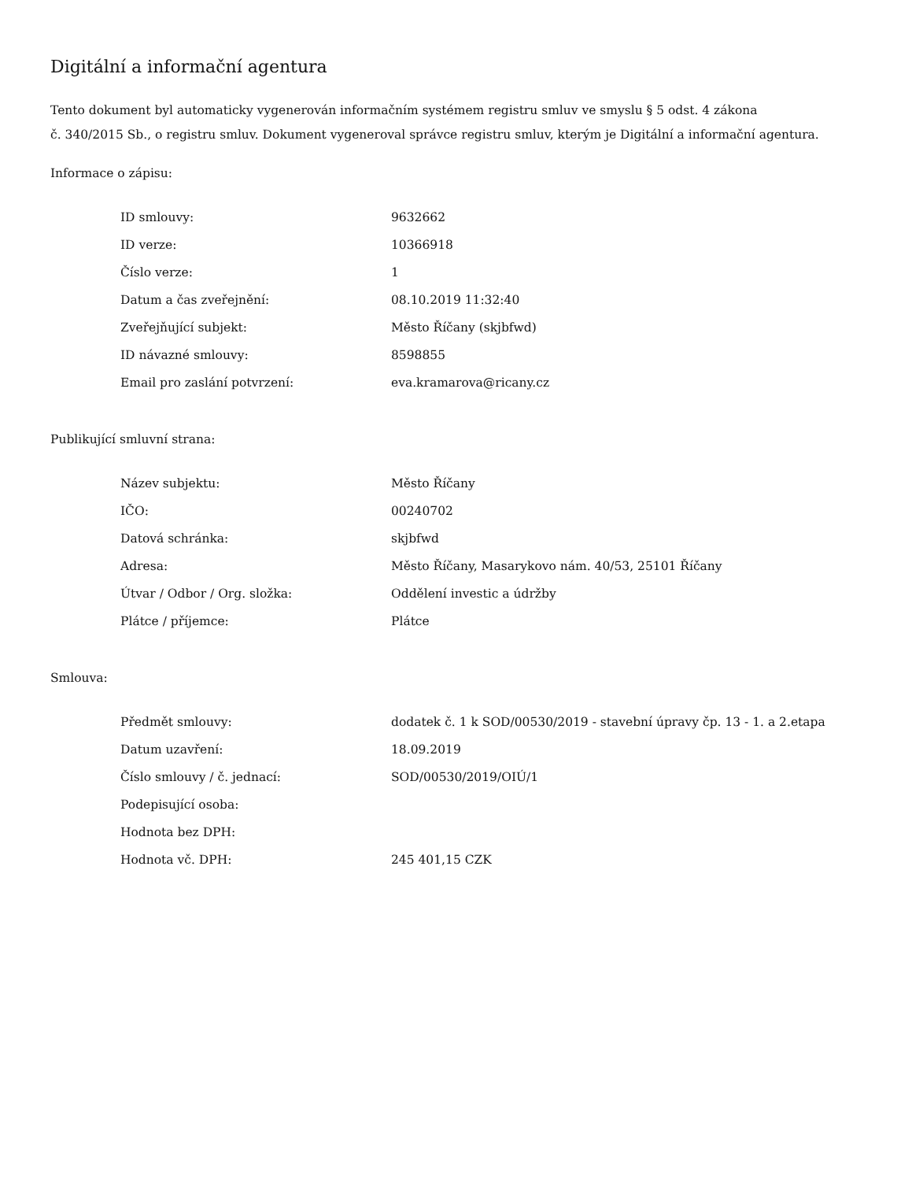Digitální a informační agentura
Tento dokument byl automaticky vygenerován informačním systémem registru smluv ve smyslu § 5 odst. 4 zákona
č. 340/2015 Sb., o registru smluv. Dokument vygeneroval správce registru smluv, kterým je Digitální a informační agentura.
Informace o zápisu:
| ID smlouvy: | 9632662 |
| ID verze: | 10366918 |
| Číslo verze: | 1 |
| Datum a čas zveřejnění: | 08.10.2019 11:32:40 |
| Zveřejňující subjekt: | Město Říčany (skjbfwd) |
| ID návazné smlouvy: | 8598855 |
| Email pro zaslání potvrzení: | eva.kramarova@ricany.cz |
Publikující smluvní strana:
| Název subjektu: | Město Říčany |
| IČO: | 00240702 |
| Datová schránka: | skjbfwd |
| Adresa: | Město Říčany, Masarykovo nám. 40/53, 25101 Říčany |
| Útvar / Odbor / Org. složka: | Oddělení investic a údržby |
| Plátce / příjemce: | Plátce |
Smlouva:
| Předmět smlouvy: | dodatek č. 1 k SOD/00530/2019 - stavební úpravy čp. 13 - 1. a 2.etapa |
| Datum uzavření: | 18.09.2019 |
| Číslo smlouvy / č. jednací: | SOD/00530/2019/OIÚ/1 |
| Podepisující osoba: | |
| Hodnota bez DPH: | |
| Hodnota vč. DPH: | 245 401,15 CZK |